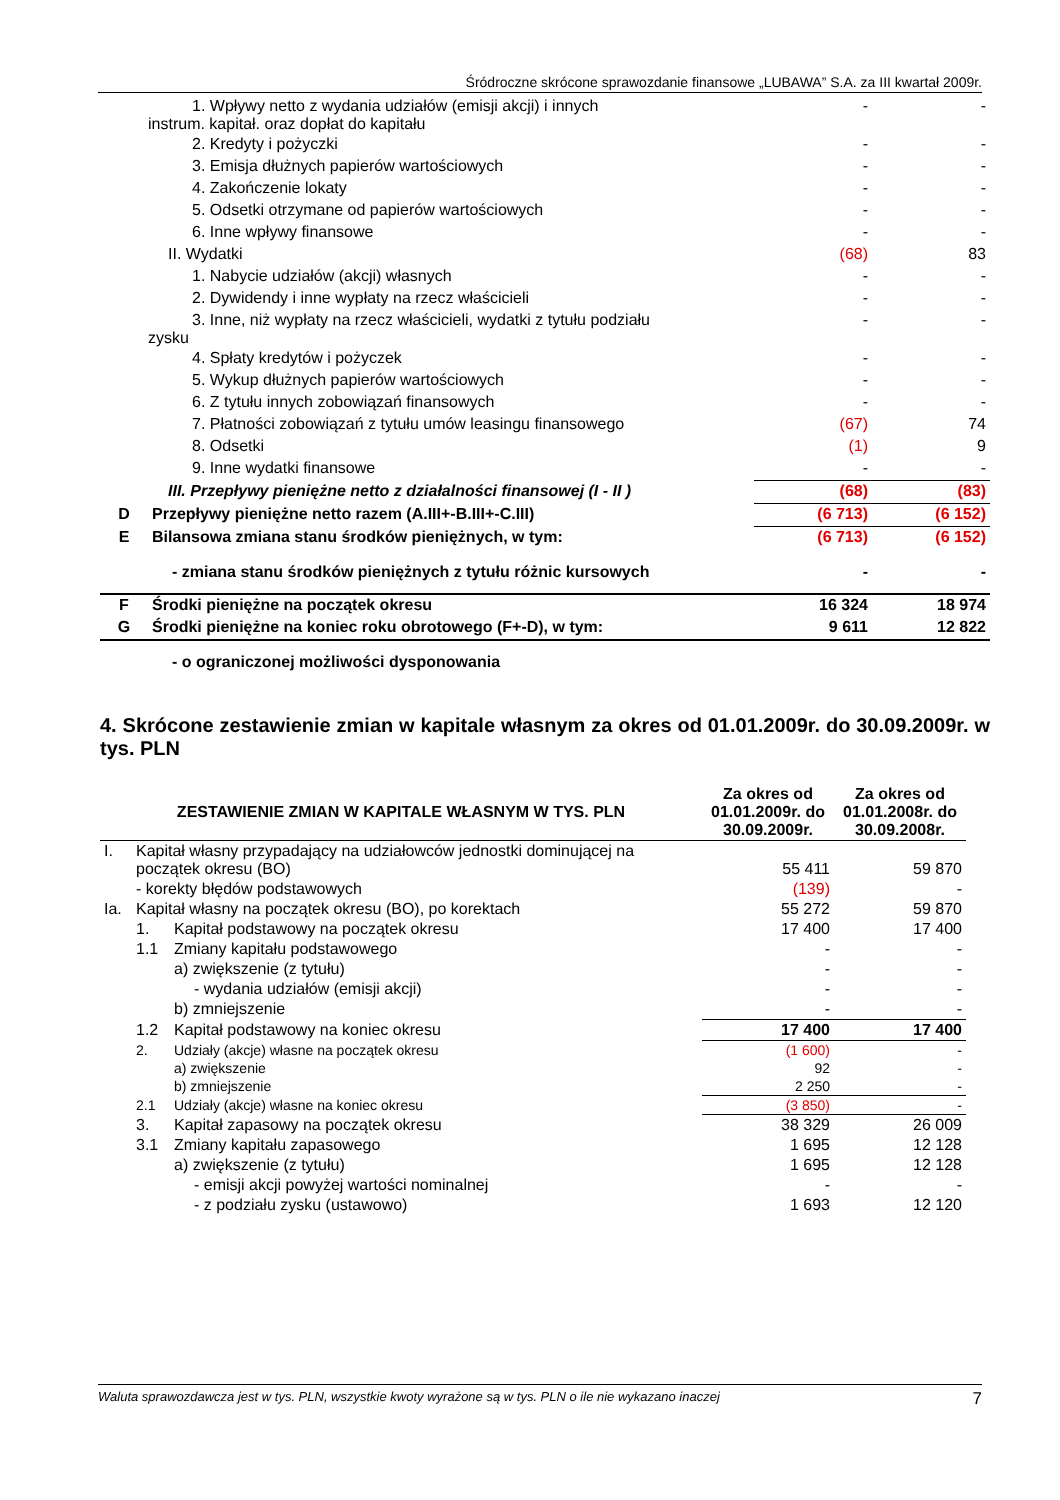Śródroczne skrócone sprawozdanie finansowe „LUBAWA” S.A. za III kwartał 2009r.
| | 1. Wpływy netto z wydania udziałów (emisji akcji) i innych instrum. kapitał. oraz dopłat do kapitału | - | - |
| | 2. Kredyty i pożyczki | - | - |
| | 3. Emisja dłużnych papierów wartościowych | - | - |
| | 4. Zakończenie lokaty | - | - |
| | 5. Odsetki otrzymane od papierów wartościowych | - | - |
| | 6. Inne wpływy finansowe | - | - |
| | II. Wydatki | (68) | 83 |
| | 1. Nabycie udziałów (akcji) własnych | - | - |
| | 2. Dywidendy i inne wypłaty na rzecz właścicieli | - | - |
| | 3. Inne, niż wypłaty na rzecz właścicieli, wydatki z tytułu podziału zysku | - | - |
| | 4. Spłaty kredytów i pożyczek | - | - |
| | 5. Wykup dłużnych papierów wartościowych | - | - |
| | 6. Z tytułu innych zobowiązań finansowych | - | - |
| | 7. Płatności zobowiązań z tytułu umów leasingu finansowego | (67) | 74 |
| | 8. Odsetki | (1) | 9 |
| | 9. Inne wydatki finansowe | - | - |
| | III. Przepływy pieniężne netto z działalności finansowej (I - II ) | (68) | (83) |
| D | Przepływy pieniężne netto razem (A.III+-B.III+-C.III) | (6 713) | (6 152) |
| E | Bilansowa zmiana stanu środków pieniężnych, w tym: | (6 713) | (6 152) |
| | - zmiana stanu środków pieniężnych z tytułu różnic kursowych | - | - |
| F | Środki pieniężne na początek okresu | 16 324 | 18 974 |
| G | Środki pieniężne na koniec roku obrotowego (F+-D), w tym: | 9 611 | 12 822 |
| | - o ograniczonej możliwości dysponowania | | |
4. Skrócone zestawienie zmian w kapitale własnym za okres od 01.01.2009r. do 30.09.2009r. w tys. PLN
| ZESTAWIENIE ZMIAN W KAPITALE WŁASNYM W TYS. PLN | | | Za okres od 01.01.2009r. do 30.09.2009r. | Za okres od 01.01.2008r. do 30.09.2008r. |
| --- | --- | --- | --- | --- |
| I. | Kapitał własny przypadający na udziałowców jednostki dominującej na początek okresu (BO) | | 55 411 | 59 870 |
| | - korekty błędów podstawowych | | (139) | - |
| Ia. | Kapitał własny na początek okresu (BO), po korektach | | 55 272 | 59 870 |
| | 1. | Kapitał podstawowy na początek okresu | 17 400 | 17 400 |
| | 1.1 | Zmiany kapitału podstawowego | - | - |
| | | a) zwiększenie (z tytułu) | - | - |
| | | - wydania udziałów (emisji akcji) | - | - |
| | | b) zmniejszenie | - | - |
| | 1.2 | Kapitał podstawowy na koniec okresu | 17 400 | 17 400 |
| | 2. | Udziały (akcje) własne na początek okresu | (1 600) | - |
| | | a) zwiększenie | 92 | - |
| | | b) zmniejszenie | 2 250 | - |
| | 2.1 | Udziały (akcje) własne na koniec okresu | (3 850) | - |
| | 3. | Kapitał zapasowy na początek okresu | 38 329 | 26 009 |
| | 3.1 | Zmiany kapitału zapasowego | 1 695 | 12 128 |
| | | a) zwiększenie (z tytułu) | 1 695 | 12 128 |
| | | - emisji akcji powyżej wartości nominalnej | - | - |
| | | - z podziału zysku (ustawowo) | 1 693 | 12 120 |
Waluta sprawozdawcza jest w tys. PLN, wszystkie kwoty wyrażone są w tys. PLN o ile nie wykazano inaczej 7